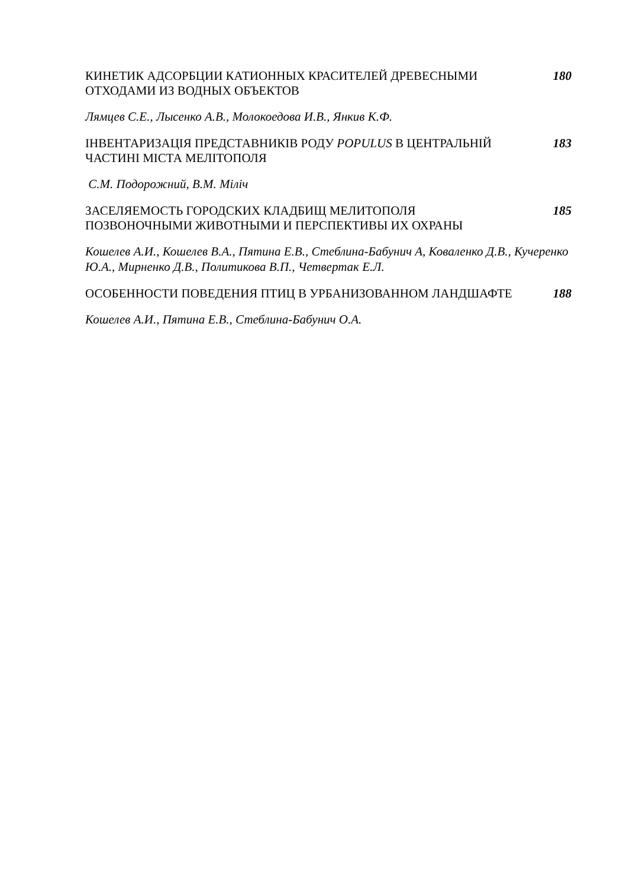КИНЕТИК АДСОРБЦИИ КАТИОННЫХ КРАСИТЕЛЕЙ ДРЕВЕСНЫМИ ОТХОДАМИ ИЗ ВОДНЫХ ОБЪЕКТОВ
180
Лямцев С.Е., Лысенко А.В., Молокоедова И.В., Янкив К.Ф.
ІНВЕНТАРИЗАЦІЯ ПРЕДСТАВНИКІВ РОДУ POPULUS В ЦЕНТРАЛЬНІЙ ЧАСТИНІ МІСТА МЕЛІТОПОЛЯ
183
С.М. Подорожний, В.М. Міліч
ЗАСЕЛЯЕМОСТЬ ГОРОДСКИХ КЛАДБИЩ МЕЛИТОПОЛЯ ПОЗВОНОЧНЫМИ ЖИВОТНЫМИ И ПЕРСПЕКТИВЫ ИХ ОХРАНЫ
185
Кошелев А.И., Кошелев В.А., Пятина Е.В., Стеблина-Бабунич А, Коваленко Д.В., Кучеренко Ю.А., Мирненко Д.В., Политикова В.П., Четвертак Е.Л.
ОСОБЕННОСТИ ПОВЕДЕНИЯ ПТИЦ В УРБАНИЗОВАННОМ ЛАНДШАФТЕ 188
Кошелев А.И., Пятина Е.В., Стеблина-Бабунич О.А.